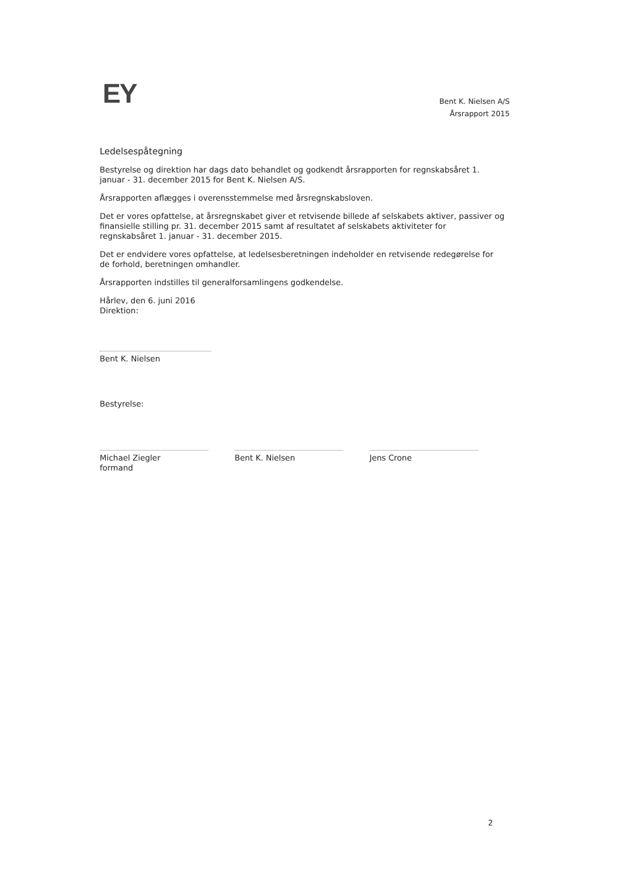EY
Bent K. Nielsen A/S
Årsrapport 2015
Ledelsespåtegning
Bestyrelse og direktion har dags dato behandlet og godkendt årsrapporten for regnskabsåret 1. januar - 31. december 2015 for Bent K. Nielsen A/S.
Årsrapporten aflægges i overensstemmelse med årsregnskabsloven.
Det er vores opfattelse, at årsregnskabet giver et retvisende billede af selskabets aktiver, passiver og finansielle stilling pr. 31. december 2015 samt af resultatet af selskabets aktiviteter for regnskabsåret 1. januar - 31. december 2015.
Det er endvidere vores opfattelse, at ledelsesberetningen indeholder en retvisende redegørelse for de forhold, beretningen omhandler.
Årsrapporten indstilles til generalforsamlingens godkendelse.
Hårlev, den 6. juni 2016
Direktion:
Bent K. Nielsen
Bestyrelse:
Michael Ziegler
formand
Bent K. Nielsen Jens Crone
2